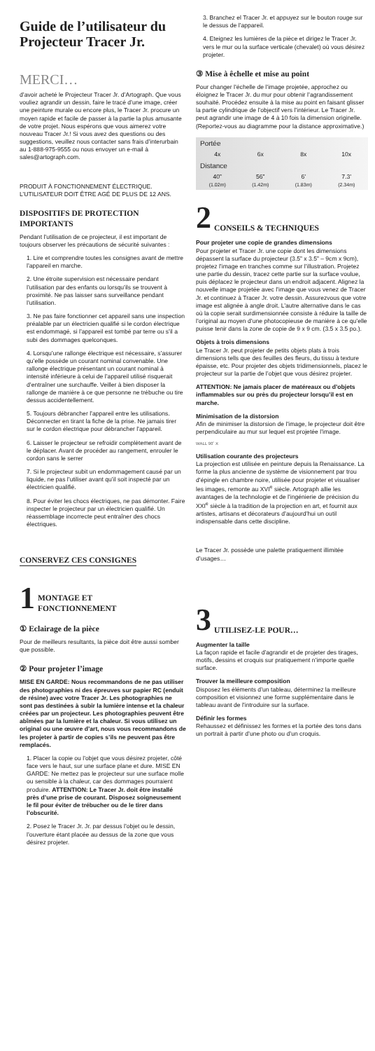Guide de l’utilisateur du Projecteur Tracer Jr.
MERCI…
d’avoir acheté le Projecteur Tracer Jr. d’Artograph. Que vous vouliez agrandir un dessin, faire le tracé d’une image, créer une peinture murale ou encore plus, le Tracer Jr. procure un moyen rapide et facile de passer à la partie la plus amusante de votre projet. Nous espérons que vous aimerez votre nouveau Tracer Jr.! Si vous avez des questions ou des suggestions, veuillez nous contacter sans frais d’interurbain au 1-888-975-9555 ou nous envoyer un e-mail à sales@artograph.com.
PRODUIT À FONCTIONNEMENT ÉLECTRIQUE.
L’UTILISATEUR DOIT ÊTRE AGÉ DE PLUS DE 12 ANS.
DISPOSITIFS DE PROTECTION IMPORTANTS
Pendant l’utilisation de ce projecteur, il est important de toujours observer les précautions de sécurité suivantes :
1. Lire et comprendre toutes les consignes avant de mettre l’appareil en marche.
2. Une étroite supervision est nécessaire pendant l’utilisation par des enfants ou lorsqu’ils se trouvent à proximité. Ne pas laisser sans surveillance pendant l’utilisation.
3. Ne pas faire fonctionner cet appareil sans une inspection préalable par un électricien qualifié si le cordon électrique est endommagé, si l’appareil est tombé par terre ou s’il a subi des dommages quelconques.
4. Lorsqu’une rallonge électrique est nécessaire, s’assurer qu’elle possède un courant nominal convenable. Une rallonge électrique présentant un courant nominal à intensité inférieure à celui de l’appareil utilisé risquerait d’entraîner une surchauffe. Veiller à bien disposer la rallonge de manière à ce que personne ne trébuche ou tire dessus accidentellement.
5. Toujours débrancher l’appareil entre les utilisations. Déconnecter en tirant la fiche de la prise. Ne jamais tirer sur le cordon électrique pour débrancher l’appareil.
6. Laisser le projecteur se refroidir complètement avant de le déplacer. Avant de procéder au rangement, enrouler le cordon sans le serrer
7. Si le projecteur subit un endommagement causé par un liquide, ne pas l’utiliser avant qu’il soit inspecté par un électricien qualifié.
8. Pour éviter les chocs électriques, ne pas démonter. Faire inspecter le projecteur par un électricien qualifié. Un réassemblage incorrecte peut entraîner des chocs électriques.
CONSERVEZ CES CONSIGNES
1 MONTAGE ET
FONCTIONNEMENT
① Eclairage de la pièce
Pour de meilleurs resultants, la pièce doit être aussi somber que possible.
② Pour projeter l’image
MISE EN GARDE: Nous recommandons de ne pas utiliser des photographies ni des épreuves sur papier RC (enduit de résine) avec votre Tracer Jr. Les photographies ne sont pas destinées à subir la lumière intense et la chaleur créées par un projecteur. Les photographies peuvent être abîmées par la lumière et la chaleur. Si vous utilisez un original ou une œuvre d’art, nous vous recommandons de les projeter à partir de copies s’ils ne peuvent pas être remplacés.
1. Placer la copie ou l’objet que vous désirez projeter, côté face vers le haut, sur une surface plane et dure. MISE EN GARDE: Ne mettez pas le projecteur sur une surface molle ou sensible à la chaleur, car des dommages pourraient produire. ATTENTION: Le Tracer Jr. doit être installé près d’une prise de courant. Disposez soigneusement le fil pour éviter de trébucher ou de le tirer dans l’obscurité.
2. Posez le Tracer Jr. Jr. par dessus l’objet ou le dessin, l’ouverture étant placée au dessus de la zone que vous désirez projeter.
3. Branchez el Tracer Jr. et appuyez sur le bouton rouge sur le dessus de l’appareil.
4. Eteignez les lumières de la pièce et dirigez le Tracer Jr. vers le mur ou la surface verticale (chevalet) où vous désirez projeter.
③ Mise à êchelle et mise au point
Pour changer l’échelle de l’image projetée, approchez ou éloignez le Tracer Jr. du mur pour obtenir l’agrandissement souhaité. Procédez ensuite à la mise au point en faisant glisser la partie cylindrique de l’objectif vers l’intérieur. Le Tracer Jr. peut agrandir une image de 4 à 10 fois la dimension originelle. (Reportez-vous au diagramme pour la distance approximative.)
| Portée | | | |
| --- | --- | --- | --- |
| 4x | 6x | 8x | 10x |
| Distance | | | |
| 40” (1.02m) | 56” (1.42m) | 6’ (1.83m) | 7.3’ (2.34m) |
2 CONSEILS & TECHNIQUES
Pour projeter une copie de grandes dimensions
Pour projeter et Tracer Jr. une copie dont les dimensions dépassent la surface du projecteur (3.5” x 3.5” – 9cm x 9cm), projetez l’image en tranches comme sur l’illustration. Projetez une partie du dessin, tracez cette partie sur la surface voulue, puis déplacez le projecteur dans un endroit adjacent. Alignez la nouvelle image projetée avec l’image que vous venez de Tracer Jr. et continuez à Tracer Jr. votre dessin. Assurezvous que votre image est alignée à angle droit. L’autre alternative dans le cas où la copie serait surdimensionnée consiste à réduire la taille de l’original au moyen d’une photocopieuse de manière à ce qu’elle puisse tenir dans la zone de copie de 9 x 9 cm. (3.5 x 3.5 po.).
Objets à trois dimensions
Le Tracer Jr. peut projeter de petits objets plats à trois dimensions tells que des feuilles des fleurs, du tissu à texture épaisse, etc. Pour projeter des objets tridimensionnels, placez le projecteur sur la partie de l’objet que vous désirez projeter.
ATTENTION: Ne jamais placer de matéreaux ou d’objets inflammables sur ou près du projecteur lorsqu’il est en marche.
Minimisation de la distorsion
Afin de minimiser la distorsion de l’image, le projecteur doit être perpendiculaire au mur sur lequel est projetée l’image.
WALL 90˚ X
Utilisation courante des projecteurs
La projection est utilisée en peinture depuis la Renaissance. La forme la plus ancienne de système de visionnement par trou d’épingle en chambre noire, utilisée pour projeter et visualiser les images, remonte au XVI<sup>e</sup> siècle. Artograph allie les avantages de la technologie et de l’ingénierie de précision du XXI<sup>e</sup> siècle à la tradition de la projection en art, et fournit aux artistes, artisans et décorateurs d’aujourd’hui un outil indispensable dans cette discipline.
Le Tracer Jr. possède une palette pratiquement illimitée d’usages…
3 UTILISEZ-LE POUR…
Augmenter la taille
La façon rapide et facile d’agrandir et de projeter des tirages, motifs, dessins et croquis sur pratiquement n’importe quelle surface.
Trouver la meilleure composition
Disposez les éléments d’un tableau, déterminez la meilleure composition et visionnez une forme supplémentaire dans le tableau avant de l’introduire sur la surface.
Définir les formes
Rehaussez et définissez les formes et la portée des tons dans un portrait à partir d’une photo ou d’un croquis.